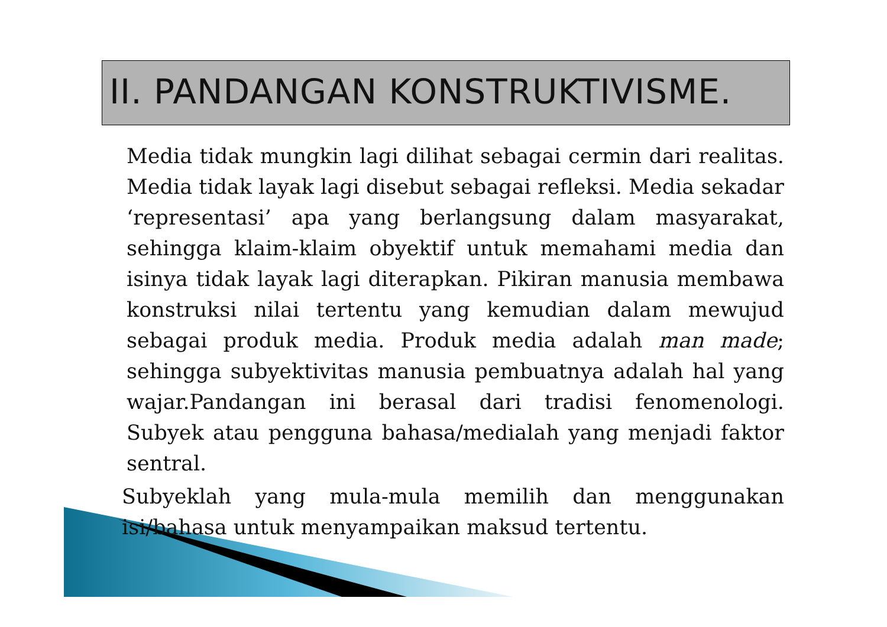II. PANDANGAN KONSTRUKTIVISME.
Media tidak mungkin lagi dilihat sebagai cermin dari realitas. Media tidak layak lagi disebut sebagai refleksi. Media sekadar ‘representasi’ apa yang berlangsung dalam masyarakat, sehingga klaim-klaim obyektif untuk memahami media dan isinya tidak layak lagi diterapkan. Pikiran manusia membawa konstruksi nilai tertentu yang kemudian dalam mewujud sebagai produk media. Produk media adalah man made; sehingga subyektivitas manusia pembuatnya adalah hal yang wajar.Pandangan ini berasal dari tradisi fenomenologi. Subyek atau pengguna bahasa/medialah yang menjadi faktor sentral.
Subyeklah yang mula-mula memilih dan menggunakan isi/bahasa untuk menyampaikan maksud tertentu.